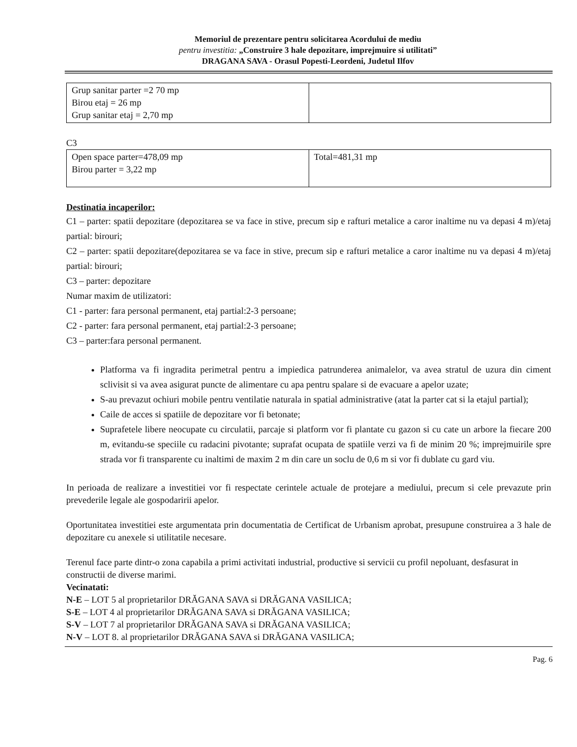Memoriul de prezentare pentru solicitarea Acordului de mediu
pentru investitia: „Construire 3 hale depozitare, imprejmuire si utilitati”
DRAGANA SAVA - Orasul Popesti-Leordeni, Judetul Ilfov
| Grup sanitar parter =2 70 mp Birou etaj = 26 mp Grup sanitar etaj = 2,70 mp | |
C3
| Open space parter=478,09 mp Birou parter = 3,22 mp | Total=481,31 mp |
Destinatia incaperilor:
C1 – parter: spatii depozitare (depozitarea se va face in stive, precum sip e rafturi metalice a caror inaltime nu va depasi 4 m)/etaj partial: birouri;
C2 – parter: spatii depozitare(depozitarea se va face in stive, precum sip e rafturi metalice a caror inaltime nu va depasi 4 m)/etaj partial: birouri;
C3 – parter: depozitare
Numar maxim de utilizatori:
C1 - parter: fara personal permanent, etaj partial:2-3 persoane;
C2 - parter: fara personal permanent, etaj partial:2-3 persoane;
C3 – parter:fara personal permanent.
Platforma va fi ingradita perimetral pentru a impiedica patrunderea animalelor, va avea stratul de uzura din ciment sclivisit si va avea asigurat puncte de alimentare cu apa pentru spalare si de evacuare a apelor uzate;
S-au prevazut ochiuri mobile pentru ventilatie naturala in spatial administrative (atat la parter cat si la etajul partial);
Caile de acces si spatiile de depozitare vor fi betonate;
Suprafetele libere neocupate cu circulatii, parcaje si platform vor fi plantate cu gazon si cu cate un arbore la fiecare 200 m, evitandu-se speciile cu radacini pivotante; suprafat ocupata de spatiile verzi va fi de minim 20 %; imprejmuirile spre strada vor fi transparente cu inaltimi de maxim 2 m din care un soclu de 0,6 m si vor fi dublate cu gard viu.
In perioada de realizare a investitiei vor fi respectate cerintele actuale de protejare a mediului, precum si cele prevazute prin prevederile legale ale gospodaririi apelor.
Oportunitatea investitiei este argumentata prin documentatia de Certificat de Urbanism aprobat, presupune construirea a 3 hale de depozitare cu anexele si utilitatile necesare.
Terenul face parte dintr-o zona capabila a primi activitati industrial, productive si servicii cu profil nepoluant, desfasurat in constructii de diverse marimi.
Vecinatati:
N-E – LOT 5 al proprietarilor DRĂGANA SAVA si DRĂGANA VASILICA;
S-E – LOT 4 al proprietarilor DRĂGANA SAVA si DRĂGANA VASILICA;
S-V – LOT 7 al proprietarilor DRĂGANA SAVA si DRĂGANA VASILICA;
N-V – LOT 8. al proprietarilor DRĂGANA SAVA si DRĂGANA VASILICA;
Pag. 6